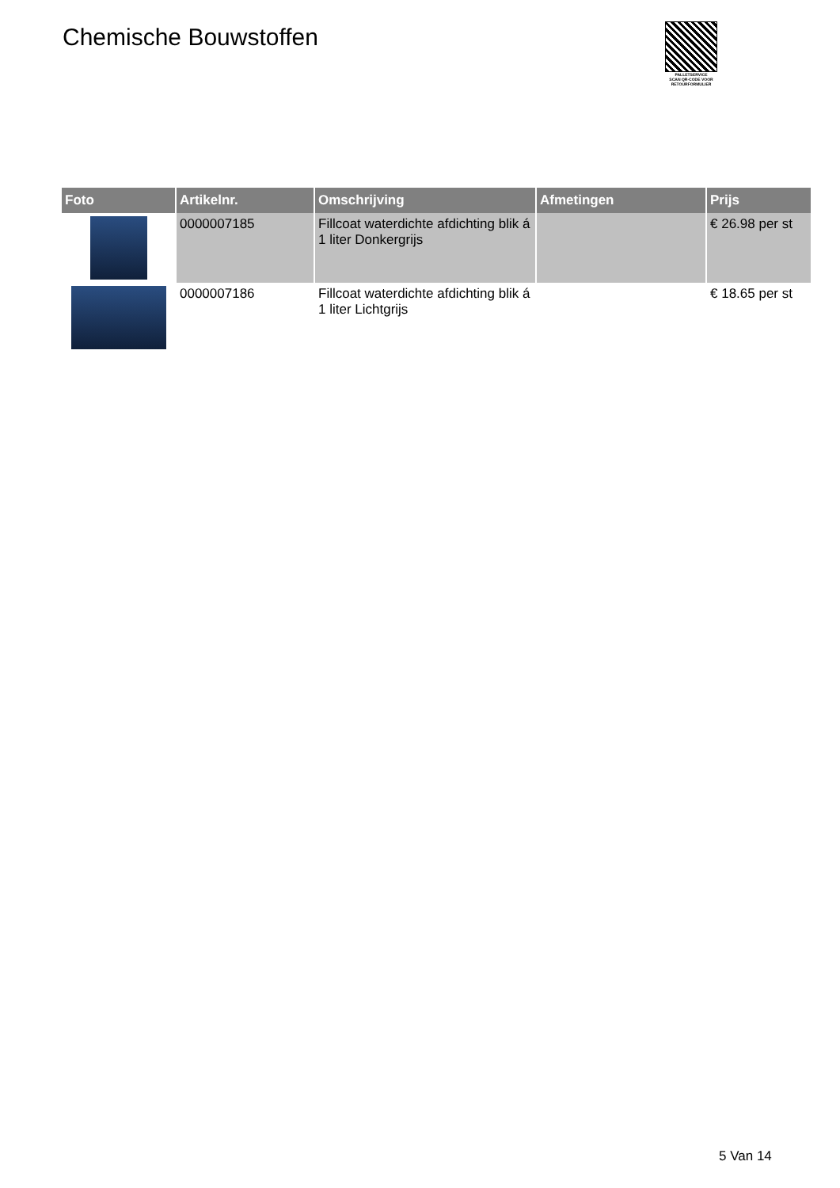Chemische Bouwstoffen
PALLETSERVICE
SCAN QR-CODE VOOR RETOURFORMULIER
| Foto | Artikelnr. | Omschrijving | Afmetingen | Prijs |
| --- | --- | --- | --- | --- |
| | 0000007185 | Fillcoat waterdichte afdichting blik á 1 liter Donkergrijs | | € 26.98 per st |
| | 0000007186 | Fillcoat waterdichte afdichting blik á 1 liter Lichtgrijs | | € 18.65 per st |
5 Van 14